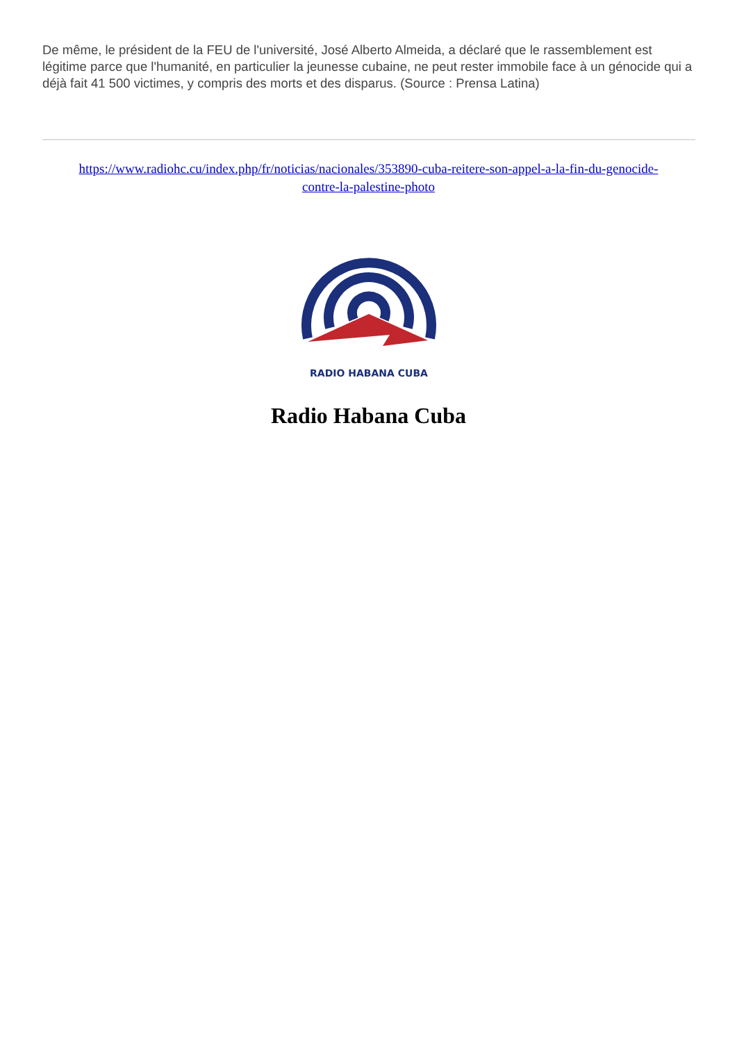De même, le président de la FEU de l'université, José Alberto Almeida, a déclaré que le rassemblement est légitime parce que l'humanité, en particulier la jeunesse cubaine, ne peut rester immobile face à un génocide qui a déjà fait 41 500 victimes, y compris des morts et des disparus. (Source : Prensa Latina)
https://www.radiohc.cu/index.php/fr/noticias/nacionales/353890-cuba-reitere-son-appel-a-la-fin-du-genocide-contre-la-palestine-photo
RADIO HABANA CUBA
Radio Habana Cuba